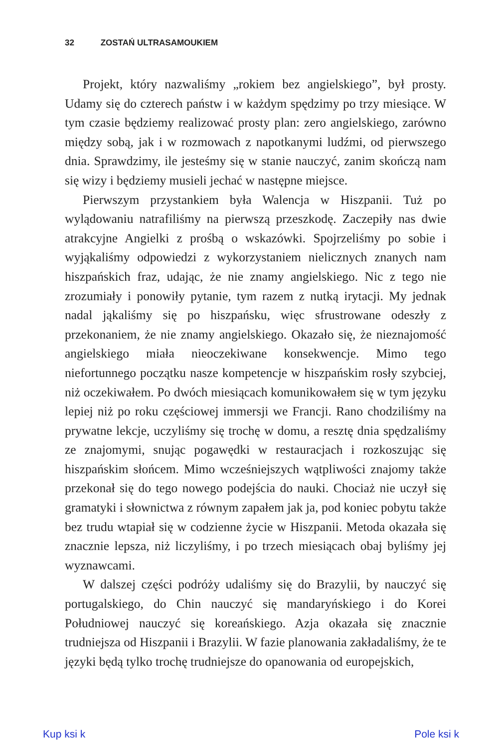32 ZOSTAŃ ULTRASAMOUKIEM
Projekt, który nazwaliśmy „rokiem bez angielskiego”, był prosty. Udamy się do czterech państw i w każdym spędzimy po trzy miesiące. W tym czasie będziemy realizować prosty plan: zero angielskiego, zarówno między sobą, jak i w rozmowach z napotkanymi ludźmi, od pierwszego dnia. Sprawdzimy, ile jesteśmy się w stanie nauczyć, zanim skończą nam się wizy i będziemy musieli jechać w następne miejsce.
Pierwszym przystankiem była Walencja w Hiszpanii. Tuż po wylądowaniu natrafiliśmy na pierwszą przeszkodę. Zaczepiły nas dwie atrakcyjne Angielki z prośbą o wskazówki. Spojrzeliśmy po sobie i wyjąkaliśmy odpowiedzi z wykorzystaniem nielicznych znanych nam hiszpańskich fraz, udając, że nie znamy angielskiego. Nic z tego nie zrozumiały i ponowiły pytanie, tym razem z nutką irytacji. My jednak nadal jąkaliśmy się po hiszpańsku, więc sfrustrowane odeszły z przekonaniem, że nie znamy angielskiego. Okazało się, że nieznajomość angielskiego miała nieoczekiwane konsekwencje. Mimo tego niefortunnego początku nasze kompetencje w hiszpańskim rosły szybciej, niż oczekiwałem. Po dwóch miesiącach komunikowałem się w tym języku lepiej niż po roku częściowej immersji we Francji. Rano chodziliśmy na prywatne lekcje, uczyliśmy się trochę w domu, a resztę dnia spędzaliśmy ze znajomymi, snując pogawędki w restauracjach i rozkoszując się hiszpańskim słońcem. Mimo wcześniejszych wątpliwości znajomy także przekonał się do tego nowego podejścia do nauki. Chociaż nie uczył się gramatyki i słownictwa z równym zapałem jak ja, pod koniec pobytu także bez trudu wtapiał się w codzienne życie w Hiszpanii. Metoda okazała się znacznie lepsza, niż liczyliśmy, i po trzech miesiącach obaj byliśmy jej wyznawcami.
W dalszej części podróży udaliśmy się do Brazylii, by nauczyć się portugalskiego, do Chin nauczyć się mandaryńskiego i do Korei Południowej nauczyć się koreańskiego. Azja okazała się znacznie trudniejsza od Hiszpanii i Brazylii. W fazie planowania zakładaliśmy, że te języki będą tylko trochę trudniejsze do opanowania od europejskich,
Kup ksi k Pole ksi k